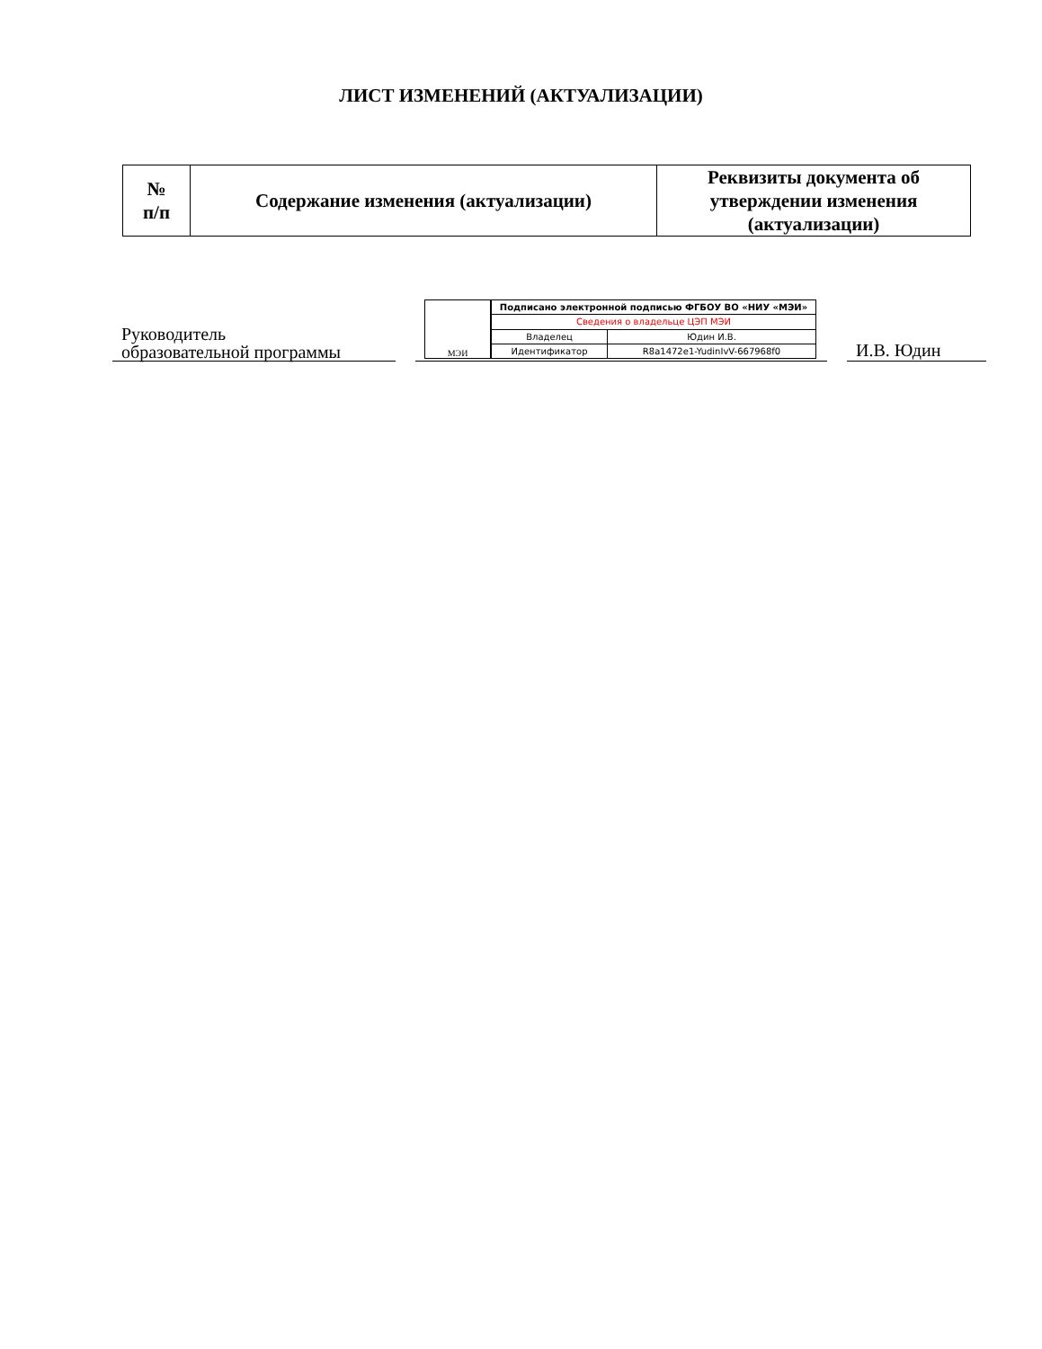ЛИСТ ИЗМЕНЕНИЙ (АКТУАЛИЗАЦИИ)
| № п/п | Содержание изменения (актуализации) | Реквизиты документа об утверждении изменения (актуализации) |
| --- | --- | --- |
Руководитель
образовательной программы
МЭИ
| Подписано электронной подписью ФГБОУ ВО «НИУ «МЭИ» | |
| Сведения о владельце ЦЭП МЭИ | |
| Владелец | Юдин И.В. |
| Идентификатор | R8a1472e1-YudinIvV-667968f0 |
И.В. Юдин